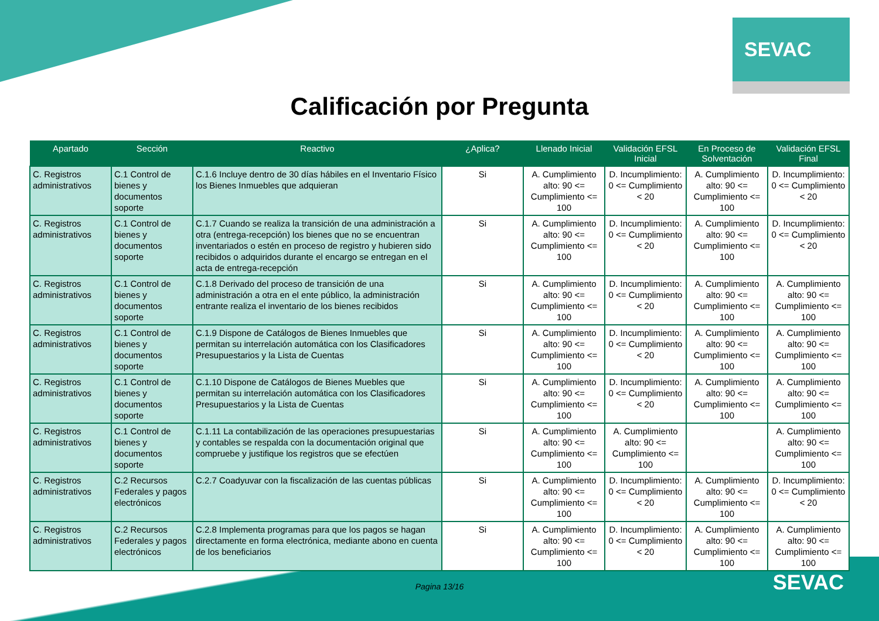SEVAC
Calificación por Pregunta
| Apartado | Sección | Reactivo | ¿Aplica? | Llenado Inicial | Validación EFSL Inicial | En Proceso de Solventación | Validación EFSL Final |
| --- | --- | --- | --- | --- | --- | --- | --- |
| C. Registros administrativos | C.1 Control de bienes y documentos soporte | C.1.6 Incluye dentro de 30 días hábiles en el Inventario Físico los Bienes Inmuebles que adquieran | Si | A. Cumplimiento alto: 90 <= Cumplimiento <= 100 | D. Incumplimiento: 0 <= Cumplimiento < 20 | A. Cumplimiento alto: 90 <= Cumplimiento <= 100 | D. Incumplimiento: 0 <= Cumplimiento < 20 |
| C. Registros administrativos | C.1 Control de bienes y documentos soporte | C.1.7 Cuando se realiza la transición de una administración a otra (entrega-recepción) los bienes que no se encuentran inventariados o estén en proceso de registro y hubieren sido recibidos o adquiridos durante el encargo se entregan en el acta de entrega-recepción | Si | A. Cumplimiento alto: 90 <= Cumplimiento <= 100 | D. Incumplimiento: 0 <= Cumplimiento < 20 | A. Cumplimiento alto: 90 <= Cumplimiento <= 100 | D. Incumplimiento: 0 <= Cumplimiento < 20 |
| C. Registros administrativos | C.1 Control de bienes y documentos soporte | C.1.8 Derivado del proceso de transición de una administración a otra en el ente público, la administración entrante realiza el inventario de los bienes recibidos | Si | A. Cumplimiento alto: 90 <= Cumplimiento <= 100 | D. Incumplimiento: 0 <= Cumplimiento < 20 | A. Cumplimiento alto: 90 <= Cumplimiento <= 100 | A. Cumplimiento alto: 90 <= Cumplimiento <= 100 |
| C. Registros administrativos | C.1 Control de bienes y documentos soporte | C.1.9 Dispone de Catálogos de Bienes Inmuebles que permitan su interrelación automática con los Clasificadores Presupuestarios y la Lista de Cuentas | Si | A. Cumplimiento alto: 90 <= Cumplimiento <= 100 | D. Incumplimiento: 0 <= Cumplimiento < 20 | A. Cumplimiento alto: 90 <= Cumplimiento <= 100 | A. Cumplimiento alto: 90 <= Cumplimiento <= 100 |
| C. Registros administrativos | C.1 Control de bienes y documentos soporte | C.1.10 Dispone de Catálogos de Bienes Muebles que permitan su interrelación automática con los Clasificadores Presupuestarios y la Lista de Cuentas | Si | A. Cumplimiento alto: 90 <= Cumplimiento <= 100 | D. Incumplimiento: 0 <= Cumplimiento < 20 | A. Cumplimiento alto: 90 <= Cumplimiento <= 100 | A. Cumplimiento alto: 90 <= Cumplimiento <= 100 |
| C. Registros administrativos | C.1 Control de bienes y documentos soporte | C.1.11 La contabilización de las operaciones presupuestarias y contables se respalda con la documentación original que compruebe y justifique los registros que se efectúen | Si | A. Cumplimiento alto: 90 <= Cumplimiento <= 100 | A. Cumplimiento alto: 90 <= Cumplimiento <= 100 | | A. Cumplimiento alto: 90 <= Cumplimiento <= 100 |
| C. Registros administrativos | C.2 Recursos Federales y pagos electrónicos | C.2.7 Coadyuvar con la fiscalización de las cuentas públicas | Si | A. Cumplimiento alto: 90 <= Cumplimiento <= 100 | D. Incumplimiento: 0 <= Cumplimiento < 20 | A. Cumplimiento alto: 90 <= Cumplimiento <= 100 | D. Incumplimiento: 0 <= Cumplimiento < 20 |
| C. Registros administrativos | C.2 Recursos Federales y pagos electrónicos | C.2.8 Implementa programas para que los pagos se hagan directamente en forma electrónica, mediante abono en cuenta de los beneficiarios | Si | A. Cumplimiento alto: 90 <= Cumplimiento <= 100 | D. Incumplimiento: 0 <= Cumplimiento < 20 | A. Cumplimiento alto: 90 <= Cumplimiento <= 100 | A. Cumplimiento alto: 90 <= Cumplimiento <= 100 |
Pagina 13/16
SEVAC